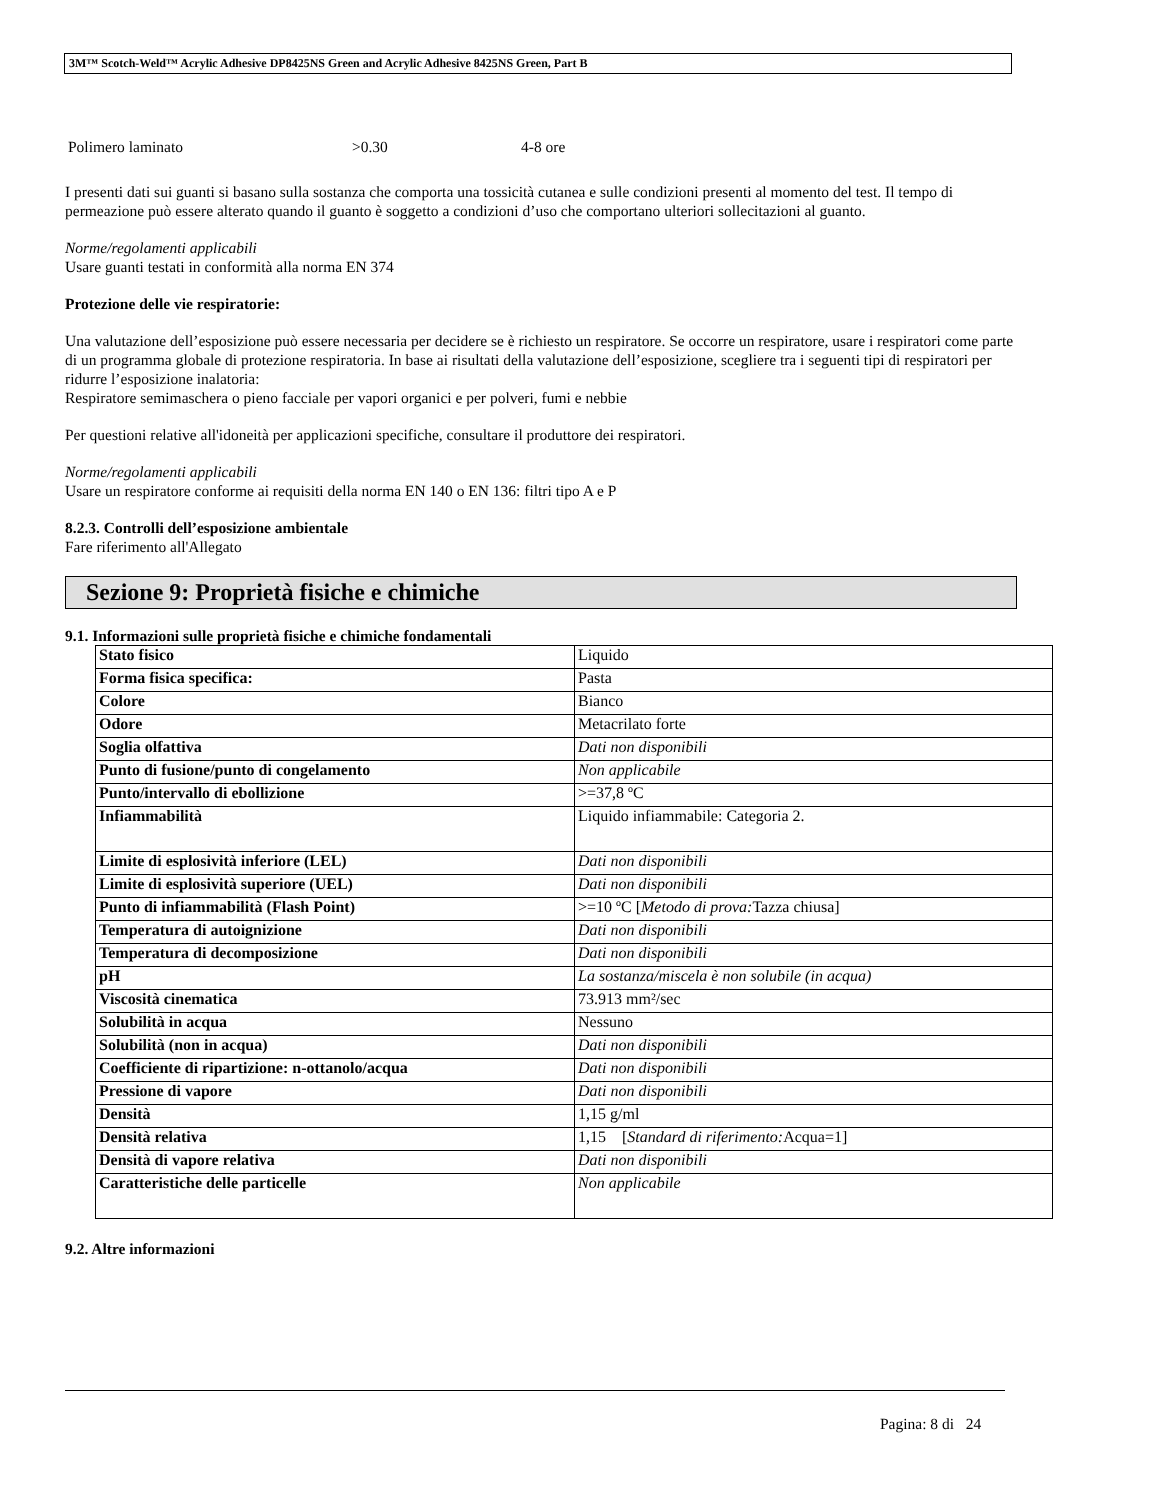3M™ Scotch-Weld™ Acrylic Adhesive DP8425NS Green and Acrylic Adhesive 8425NS Green, Part B
Polimero laminato >0.30 4-8 ore
I presenti dati sui guanti si basano sulla sostanza che comporta una tossicità cutanea e sulle condizioni presenti al momento del test. Il tempo di permeazione può essere alterato quando il guanto è soggetto a condizioni d’uso che comportano ulteriori sollecitazioni al guanto.
Norme/regolamenti applicabili
Usare guanti testati in conformità alla norma EN 374
Protezione delle vie respiratorie:
Una valutazione dell’esposizione può essere necessaria per decidere se è richiesto un respiratore. Se occorre un respiratore, usare i respiratori come parte di un programma globale di protezione respiratoria. In base ai risultati della valutazione dell’esposizione, scegliere tra i seguenti tipi di respiratori per ridurre l’esposizione inalatoria:
Respiratore semimaschera o pieno facciale per vapori organici e per polveri, fumi e nebbie
Per questioni relative all'idoneità per applicazioni specifiche, consultare il produttore dei respiratori.
Norme/regolamenti applicabili
Usare un respiratore conforme ai requisiti della norma EN 140 o EN 136: filtri tipo A e P
8.2.3. Controlli dell’esposizione ambientale
Fare riferimento all'Allegato
Sezione 9: Proprietà fisiche e chimiche
9.1. Informazioni sulle proprietà fisiche e chimiche fondamentali
| Stato fisico | Liquido |
| Forma fisica specifica: | Pasta |
| Colore | Bianco |
| Odore | Metacrilato forte |
| Soglia olfattiva | Dati non disponibili |
| Punto di fusione/punto di congelamento | Non applicabile |
| Punto/intervallo di ebollizione | >=37,8 ºC |
| Infiammabilità | Liquido infiammabile: Categoria 2. |
| Limite di esplosività inferiore (LEL) | Dati non disponibili |
| Limite di esplosività superiore (UEL) | Dati non disponibili |
| Punto di infiammabilità (Flash Point) | >=10 ºC [ Metodo di prova: Tazza chiusa] |
| Temperatura di autoignizione | Dati non disponibili |
| Temperatura di decomposizione | Dati non disponibili |
| pH | La sostanza/miscela è non solubile (in acqua) |
| Viscosità cinematica | 73.913 mm²/sec |
| Solubilità in acqua | Nessuno |
| Solubilità (non in acqua) | Dati non disponibili |
| Coefficiente di ripartizione: n-ottanolo/acqua | Dati non disponibili |
| Pressione di vapore | Dati non disponibili |
| Densità | 1,15 g/ml |
| Densità relativa | 1,15 [ Standard di riferimento: Acqua=1] |
| Densità di vapore relativa | Dati non disponibili |
| Caratteristiche delle particelle | Non applicabile |
9.2. Altre informazioni
Pagina: 8 di 24